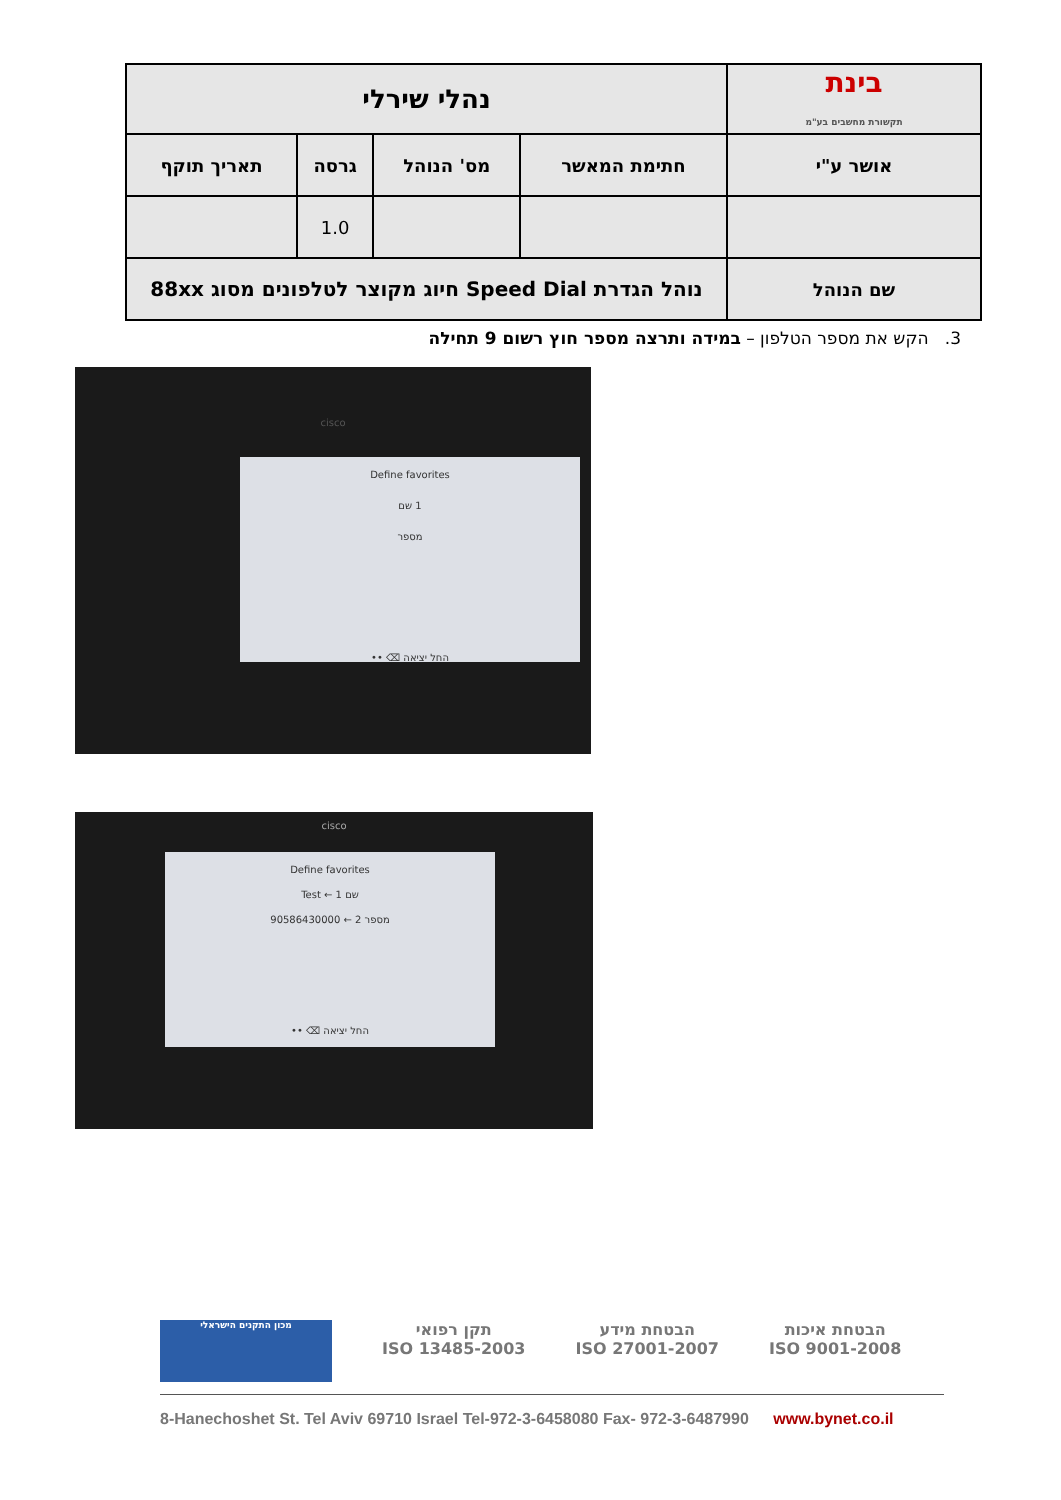| בינת תקשורת מחשבים בע"מ | נהלי שירלי | | | |
| אושר ע"י | חתימת המאשר | מס' הנוהל | גרסה | תאריך תוקף |
| | | | 1.0 | |
| שם הנוהל | נוהל הגדרת Speed Dial חיוג מקוצר לטלפונים מסוג 88xx | | | |
3. הקש את מספר הטלפון – במידה ותרצה מספר חוץ רשום 9 תחילה
Define favorites
1 שם
מספר
•• ⌫ החל יציאה
cisco
cisco
Define favorites
Test ← 1 שם
90586430000 ← 2 מספר
•• ⌫ החל יציאה
הבטחת איכות
ISO 9001-2008
הבטחת מידע
ISO 27001-2007
תקן רפואי
ISO 13485-2003
מכון התקנים הישראלי
8-Hanechoshet St. Tel Aviv 69710 Israel Tel-972-3-6458080 Fax- 972-3-6487990 www.bynet.co.il